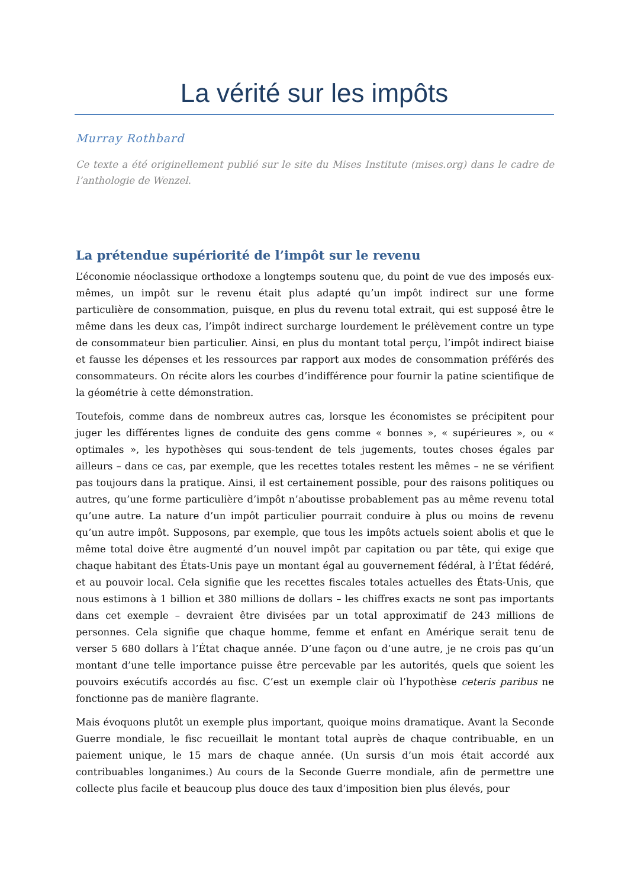La vérité sur les impôts
Murray Rothbard
Ce texte a été originellement publié sur le site du Mises Institute (mises.org) dans le cadre de l’anthologie de Wenzel.
La prétendue supériorité de l’impôt sur le revenu
L’économie néoclassique orthodoxe a longtemps soutenu que, du point de vue des imposés eux-mêmes, un impôt sur le revenu était plus adapté qu’un impôt indirect sur une forme particulière de consommation, puisque, en plus du revenu total extrait, qui est supposé être le même dans les deux cas, l’impôt indirect surcharge lourdement le prélèvement contre un type de consommateur bien particulier. Ainsi, en plus du montant total perçu, l’impôt indirect biaise et fausse les dépenses et les ressources par rapport aux modes de consommation préférés des consommateurs. On récite alors les courbes d’indifférence pour fournir la patine scientifique de la géométrie à cette démonstration.
Toutefois, comme dans de nombreux autres cas, lorsque les économistes se précipitent pour juger les différentes lignes de conduite des gens comme « bonnes », « supérieures », ou « optimales », les hypothèses qui sous-tendent de tels jugements, toutes choses égales par ailleurs – dans ce cas, par exemple, que les recettes totales restent les mêmes – ne se vérifient pas toujours dans la pratique. Ainsi, il est certainement possible, pour des raisons politiques ou autres, qu’une forme particulière d’impôt n’aboutisse probablement pas au même revenu total qu’une autre. La nature d’un impôt particulier pourrait conduire à plus ou moins de revenu qu’un autre impôt. Supposons, par exemple, que tous les impôts actuels soient abolis et que le même total doive être augmenté d’un nouvel impôt par capitation ou par tête, qui exige que chaque habitant des États-Unis paye un montant égal au gouvernement fédéral, à l’État fédéré, et au pouvoir local. Cela signifie que les recettes fiscales totales actuelles des États-Unis, que nous estimons à 1 billion et 380 millions de dollars – les chiffres exacts ne sont pas importants dans cet exemple – devraient être divisées par un total approximatif de 243 millions de personnes. Cela signifie que chaque homme, femme et enfant en Amérique serait tenu de verser 5 680 dollars à l’État chaque année. D’une façon ou d’une autre, je ne crois pas qu’un montant d’une telle importance puisse être percevable par les autorités, quels que soient les pouvoirs exécutifs accordés au fisc. C’est un exemple clair où l’hypothèse ceteris paribus ne fonctionne pas de manière flagrante.
Mais évoquons plutôt un exemple plus important, quoique moins dramatique. Avant la Seconde Guerre mondiale, le fisc recueillait le montant total auprès de chaque contribuable, en un paiement unique, le 15 mars de chaque année. (Un sursis d’un mois était accordé aux contribuables longanimes.) Au cours de la Seconde Guerre mondiale, afin de permettre une collecte plus facile et beaucoup plus douce des taux d’imposition bien plus élevés, pour